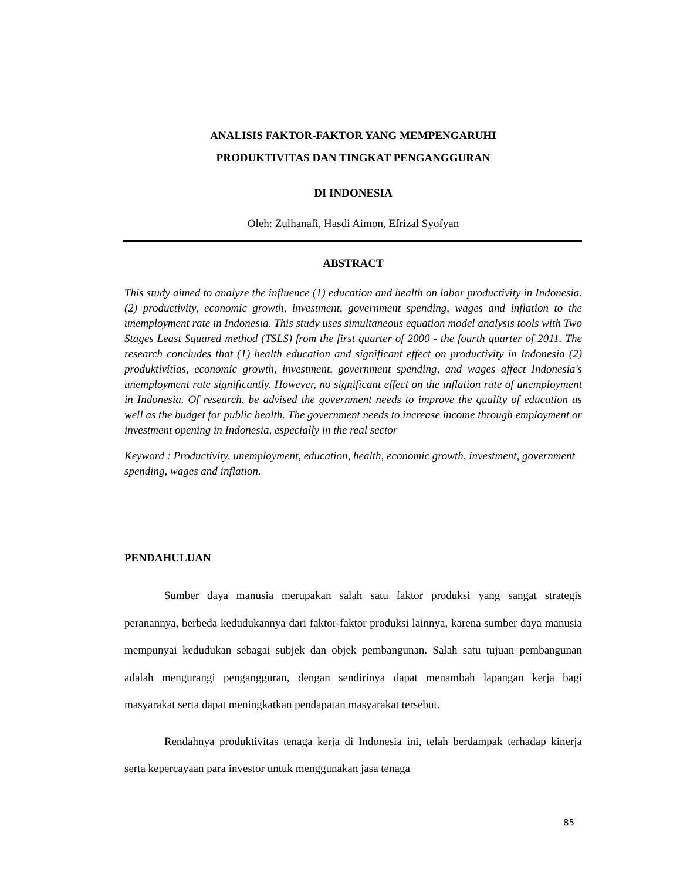ANALISIS FAKTOR-FAKTOR YANG MEMPENGARUHI
PRODUKTIVITAS DAN TINGKAT PENGANGGURAN
DI INDONESIA
Oleh: Zulhanafi, Hasdi Aimon, Efrizal Syofyan
ABSTRACT
This study aimed to analyze the influence (1) education and health on labor productivity in Indonesia. (2) productivity, economic growth, investment, government spending, wages and inflation to the unemployment rate in Indonesia. This study uses simultaneous equation model analysis tools with Two Stages Least Squared method (TSLS) from the first quarter of 2000 - the fourth quarter of 2011. The research concludes that (1) health education and significant effect on productivity in Indonesia (2) produktivitias, economic growth, investment, government spending, and wages affect Indonesia's unemployment rate significantly. However, no significant effect on the inflation rate of unemployment in Indonesia. Of research. be advised the government needs to improve the quality of education as well as the budget for public health. The government needs to increase income through employment or investment opening in Indonesia, especially in the real sector
Keyword : Productivity, unemployment, education, health, economic growth, investment, government spending, wages and inflation.
PENDAHULUAN
Sumber daya manusia merupakan salah satu faktor produksi yang sangat strategis peranannya, berbeda kedudukannya dari faktor-faktor produksi lainnya, karena sumber daya manusia mempunyai kedudukan sebagai subjek dan objek pembangunan. Salah satu tujuan pembangunan adalah mengurangi pengangguran, dengan sendirinya dapat menambah lapangan kerja bagi masyarakat serta dapat meningkatkan pendapatan masyarakat tersebut.
Rendahnya produktivitas tenaga kerja di Indonesia ini, telah berdampak terhadap kinerja serta kepercayaan para investor untuk menggunakan jasa tenaga
85